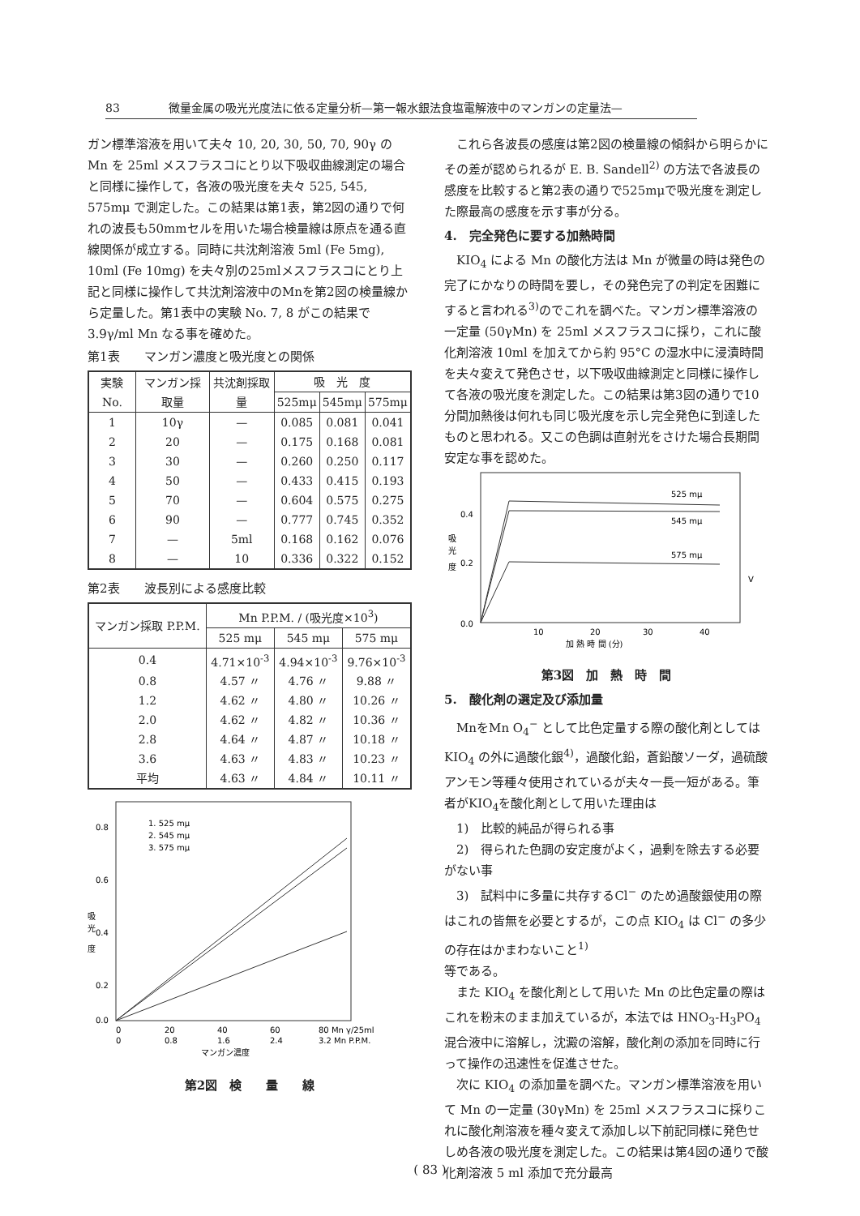83 微量金属の吸光光度法に依る定量分析—第一報水銀法食塩電解液中のマンガンの定量法—
ガン標準溶液を用いて夫々 10, 20, 30, 50, 70, 90γ の Mn を 25ml メスフラスコにとり以下吸収曲線測定の場合と同様に操作して，各液の吸光度を夫々 525, 545, 575mμ で測定した。この結果は第1表，第2図の通りで何れの波長も50mmセルを用いた場合検量線は原点を通る直線関係が成立する。同時に共沈剤溶液 5ml (Fe 5mg), 10ml (Fe 10mg) を夫々別の25mlメスフラスコにとり上記と同様に操作して共沈剤溶液中のMnを第2図の検量線から定量した。第1表中の実験 No. 7, 8 がこの結果で3.9γ/ml Mn なる事を確めた。
第1表　　マンガン濃度と吸光度との関係
| 実験 No. | マンガン採取量 | 共沈剤採取量 | 吸 光 度 | | |
| --- | --- | --- | --- | --- | --- |
| | | | 525mμ | 545mμ | 575mμ |
| 1 | 10γ | — | 0.085 | 0.081 | 0.041 |
| 2 | 20 | — | 0.175 | 0.168 | 0.081 |
| 3 | 30 | — | 0.260 | 0.250 | 0.117 |
| 4 | 50 | — | 0.433 | 0.415 | 0.193 |
| 5 | 70 | — | 0.604 | 0.575 | 0.275 |
| 6 | 90 | — | 0.777 | 0.745 | 0.352 |
| 7 | — | 5ml | 0.168 | 0.162 | 0.076 |
| 8 | — | 10 | 0.336 | 0.322 | 0.152 |
第2表　　波長別による感度比較
| マンガン採取 P.P.M. | Mn P.P.M. / (吸光度×10<sup>3</sup>) | | |
| --- | --- | --- | --- |
| | 525 mμ | 545 mμ | 575 mμ |
| 0.4 | 4.71×10<sup>-3</sup> | 4.94×10<sup>-3</sup> | 9.76×10<sup>-3</sup> |
| 0.8 | 4.57 〃 | 4.76 〃 | 9.88 〃 |
| 1.2 | 4.62 〃 | 4.80 〃 | 10.26 〃 |
| 2.0 | 4.62 〃 | 4.82 〃 | 10.36 〃 |
| 2.8 | 4.64 〃 | 4.87 〃 | 10.18 〃 |
| 3.6 | 4.63 〃 | 4.83 〃 | 10.23 〃 |
| 平均 | 4.63 〃 | 4.84 〃 | 10.11 〃 |
0.8
0.6
0.4
0.2
0.0
吸
光
度
1. 525 mμ
2. 545 mμ
3. 575 mμ
0
20
40
60
80 Mn γ/25ml
0
0.8
1.6
2.4
3.2 Mn P.P.M.
マンガン濃度
第2図　検　　量　　線
　これら各波長の感度は第2図の検量線の傾斜から明らかにその差が認められるが E. B. Sandell<sup>2)</sup> の方法で各波長の感度を比較すると第2表の通りで525mμで吸光度を測定した際最高の感度を示す事が分る。
4.　完全発色に要する加熱時間
　KIO<sub>4</sub> による Mn の酸化方法は Mn が微量の時は発色の完了にかなりの時間を要し，その発色完了の判定を困難にすると言われる<sup>3)</sup>のでこれを調べた。マンガン標準溶液の一定量 (50γMn) を 25ml メスフラスコに採り，これに酸化剤溶液 10ml を加えてから約 95°C の湿水中に浸漬時間を夫々変えて発色させ，以下吸収曲線測定と同様に操作して各液の吸光度を測定した。この結果は第3図の通りで10分間加熱後は何れも同じ吸光度を示し完全発色に到達したものと思われる。又この色調は直射光をさけた場合長期間安定な事を認めた。
525 mμ
545 mμ
575 mμ
0.4
0.2
0.0
吸
光
度
10
20
30
40
V
加 熱 時 間 (分)
第3図　加　熱　時　間
5.　酸化剤の選定及び添加量
　MnをMn O<sub>4</sub><sup>−</sup> として比色定量する際の酸化剤としては KIO<sub>4</sub> の外に過酸化銀<sup>4)</sup>，過酸化鉛，蒼鉛酸ソーダ，過硫酸アンモン等種々使用されているが夫々一長一短がある。筆者がKIO<sub>4</sub>を酸化剤として用いた理由は
　1)　比較的純品が得られる事
　2)　得られた色調の安定度がよく，過剰を除去する必要がない事
　3)　試料中に多量に共存するCl<sup>−</sup> のため過酸銀使用の際はこれの皆無を必要とするが，この点 KIO<sub>4</sub> は Cl<sup>−</sup> の多少の存在はかまわないこと<sup>1)</sup>
等である。
　また KIO<sub>4</sub> を酸化剤として用いた Mn の比色定量の際はこれを粉末のまま加えているが，本法では HNO<sub>3</sub>-H<sub>3</sub>PO<sub>4</sub> 混合液中に溶解し，沈澱の溶解，酸化剤の添加を同時に行って操作の迅速性を促進させた。
　次に KIO<sub>4</sub> の添加量を調べた。マンガン標準溶液を用いて Mn の一定量 (30γMn) を 25ml メスフラスコに採りこれに酸化剤溶液を種々変えて添加し以下前記同様に発色せしめ各液の吸光度を測定した。この結果は第4図の通りで酸化剤溶液 5 ml 添加で充分最高
( 83 )